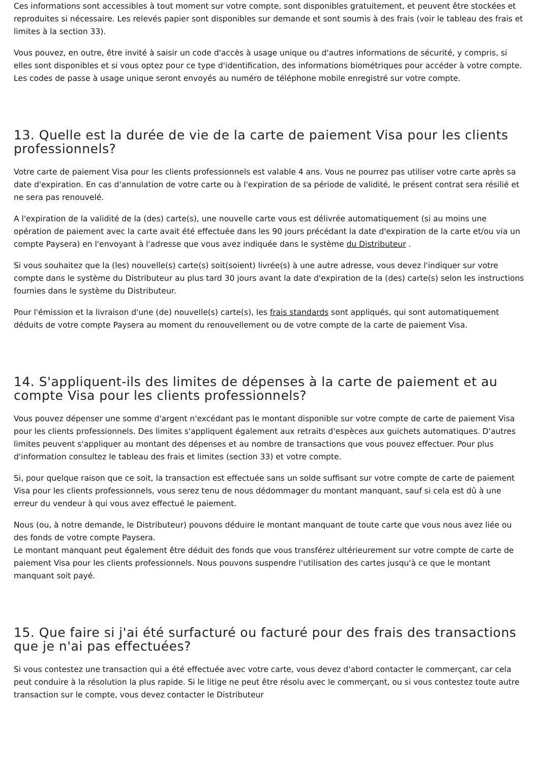Ces informations sont accessibles à tout moment sur votre compte, sont disponibles gratuitement, et peuvent être stockées et reproduites si nécessaire. Les relevés papier sont disponibles sur demande et sont soumis à des frais (voir le tableau des frais et limites à la section 33).
Vous pouvez, en outre, être invité à saisir un code d'accès à usage unique ou d'autres informations de sécurité, y compris, si elles sont disponibles et si vous optez pour ce type d'identification, des informations biométriques pour accéder à votre compte. Les codes de passe à usage unique seront envoyés au numéro de téléphone mobile enregistré sur votre compte.
13. Quelle est la durée de vie de la carte de paiement Visa pour les clients professionnels?
Votre carte de paiement Visa pour les clients professionnels est valable 4 ans. Vous ne pourrez pas utiliser votre carte après sa date d'expiration. En cas d'annulation de votre carte ou à l'expiration de sa période de validité, le présent contrat sera résilié et ne sera pas renouvelé.
A l'expiration de la validité de la (des) carte(s), une nouvelle carte vous est délivrée automatiquement (si au moins une opération de paiement avec la carte avait été effectuée dans les 90 jours précédant la date d'expiration de la carte et/ou via un compte Paysera) en l'envoyant à l'adresse que vous avez indiquée dans le système du Distributeur .
Si vous souhaitez que la (les) nouvelle(s) carte(s) soit(soient) livrée(s) à une autre adresse, vous devez l'indiquer sur votre compte dans le système du Distributeur au plus tard 30 jours avant la date d'expiration de la (des) carte(s) selon les instructions fournies dans le système du Distributeur.
Pour l'émission et la livraison d'une (de) nouvelle(s) carte(s), les frais standards sont appliqués, qui sont automatiquement déduits de votre compte Paysera au moment du renouvellement ou de votre compte de la carte de paiement Visa.
14. S'appliquent-ils des limites de dépenses à la carte de paiement et au compte Visa pour les clients professionnels?
Vous pouvez dépenser une somme d'argent n'excédant pas le montant disponible sur votre compte de carte de paiement Visa pour les clients professionnels. Des limites s'appliquent également aux retraits d'espèces aux guichets automatiques. D'autres limites peuvent s'appliquer au montant des dépenses et au nombre de transactions que vous pouvez effectuer. Pour plus d'information consultez le tableau des frais et limites (section 33) et votre compte.
Si, pour quelque raison que ce soit, la transaction est effectuée sans un solde suffisant sur votre compte de carte de paiement Visa pour les clients professionnels, vous serez tenu de nous dédommager du montant manquant, sauf si cela est dû à une erreur du vendeur à qui vous avez effectué le paiement.
Nous (ou, à notre demande, le Distributeur) pouvons déduire le montant manquant de toute carte que vous nous avez liée ou des fonds de votre compte Paysera.
Le montant manquant peut également être déduit des fonds que vous transférez ultérieurement sur votre compte de carte de paiement Visa pour les clients professionnels. Nous pouvons suspendre l'utilisation des cartes jusqu'à ce que le montant manquant soit payé.
15. Que faire si j'ai été surfacturé ou facturé pour des frais des transactions que je n'ai pas effectuées?
Si vous contestez une transaction qui a été effectuée avec votre carte, vous devez d'abord contacter le commerçant, car cela peut conduire à la résolution la plus rapide. Si le litige ne peut être résolu avec le commerçant, ou si vous contestez toute autre transaction sur le compte, vous devez contacter le Distributeur